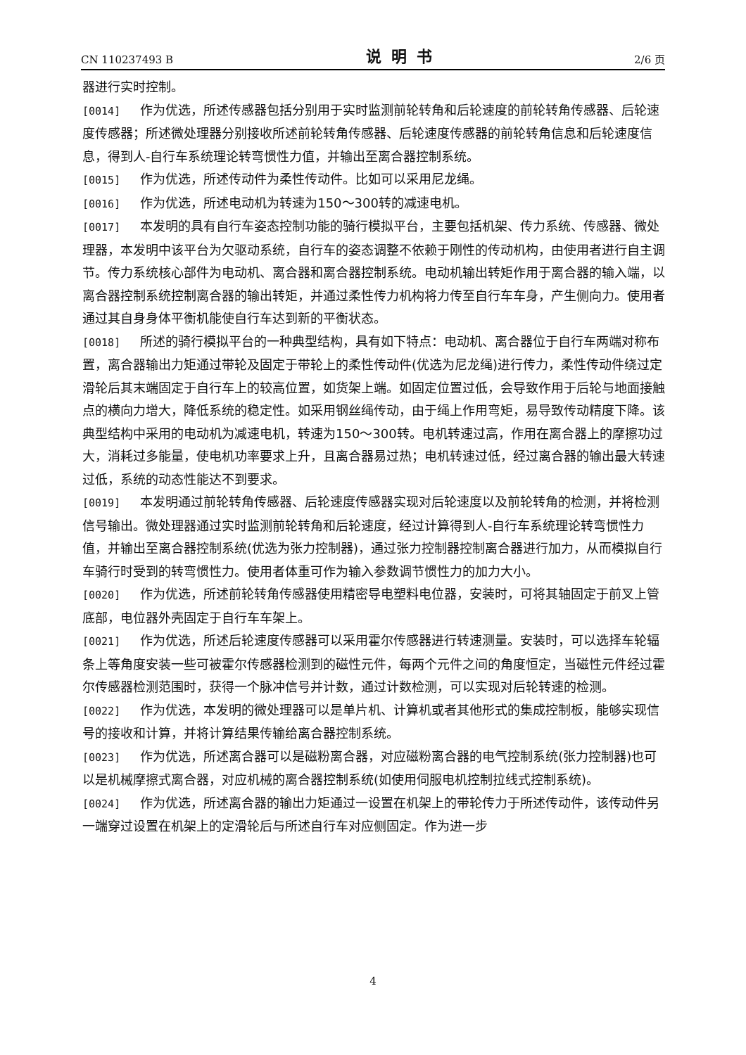CN 110237493 B 说明书 2/6 页
器进行实时控制。
[0014] 作为优选，所述传感器包括分别用于实时监测前轮转角和后轮速度的前轮转角传感器、后轮速度传感器；所述微处理器分别接收所述前轮转角传感器、后轮速度传感器的前轮转角信息和后轮速度信息，得到人-自行车系统理论转弯惯性力值，并输出至离合器控制系统。
[0015] 作为优选，所述传动件为柔性传动件。比如可以采用尼龙绳。
[0016] 作为优选，所述电动机为转速为150～300转的减速电机。
[0017] 本发明的具有自行车姿态控制功能的骑行模拟平台，主要包括机架、传力系统、传感器、微处理器，本发明中该平台为欠驱动系统，自行车的姿态调整不依赖于刚性的传动机构，由使用者进行自主调节。传力系统核心部件为电动机、离合器和离合器控制系统。电动机输出转矩作用于离合器的输入端，以离合器控制系统控制离合器的输出转矩，并通过柔性传力机构将力传至自行车车身，产生侧向力。使用者通过其自身身体平衡机能使自行车达到新的平衡状态。
[0018] 所述的骑行模拟平台的一种典型结构，具有如下特点：电动机、离合器位于自行车两端对称布置，离合器输出力矩通过带轮及固定于带轮上的柔性传动件(优选为尼龙绳)进行传力，柔性传动件绕过定滑轮后其末端固定于自行车上的较高位置，如货架上端。如固定位置过低，会导致作用于后轮与地面接触点的横向力增大，降低系统的稳定性。如采用钢丝绳传动，由于绳上作用弯矩，易导致传动精度下降。该典型结构中采用的电动机为减速电机，转速为150～300转。电机转速过高，作用在离合器上的摩擦功过大，消耗过多能量，使电机功率要求上升，且离合器易过热；电机转速过低，经过离合器的输出最大转速过低，系统的动态性能达不到要求。
[0019] 本发明通过前轮转角传感器、后轮速度传感器实现对后轮速度以及前轮转角的检测，并将检测信号输出。微处理器通过实时监测前轮转角和后轮速度，经过计算得到人-自行车系统理论转弯惯性力值，并输出至离合器控制系统(优选为张力控制器)，通过张力控制器控制离合器进行加力，从而模拟自行车骑行时受到的转弯惯性力。使用者体重可作为输入参数调节惯性力的加力大小。
[0020] 作为优选，所述前轮转角传感器使用精密导电塑料电位器，安装时，可将其轴固定于前叉上管底部，电位器外壳固定于自行车车架上。
[0021] 作为优选，所述后轮速度传感器可以采用霍尔传感器进行转速测量。安装时，可以选择车轮辐条上等角度安装一些可被霍尔传感器检测到的磁性元件，每两个元件之间的角度恒定，当磁性元件经过霍尔传感器检测范围时，获得一个脉冲信号并计数，通过计数检测，可以实现对后轮转速的检测。
[0022] 作为优选，本发明的微处理器可以是单片机、计算机或者其他形式的集成控制板，能够实现信号的接收和计算，并将计算结果传输给离合器控制系统。
[0023] 作为优选，所述离合器可以是磁粉离合器，对应磁粉离合器的电气控制系统(张力控制器)也可以是机械摩擦式离合器，对应机械的离合器控制系统(如使用伺服电机控制拉线式控制系统)。
[0024] 作为优选，所述离合器的输出力矩通过一设置在机架上的带轮传力于所述传动件，该传动件另一端穿过设置在机架上的定滑轮后与所述自行车对应侧固定。作为进一步
4